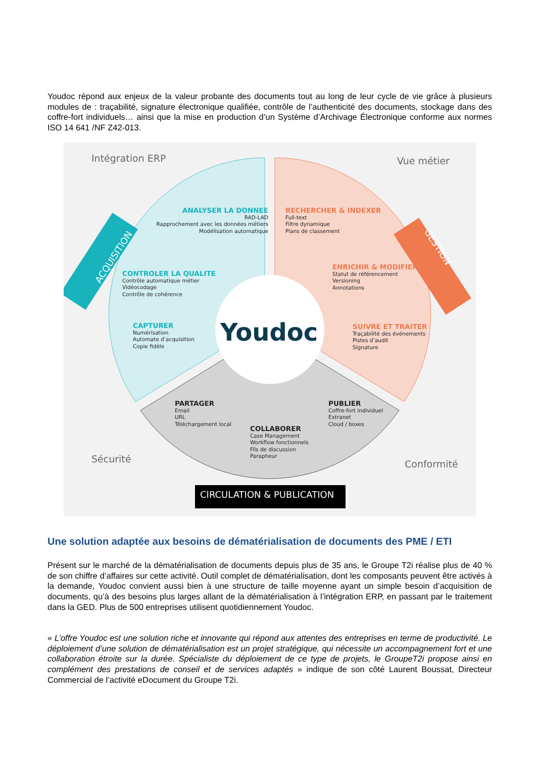Youdoc répond aux enjeux de la valeur probante des documents tout au long de leur cycle de vie grâce à plusieurs modules de : traçabilité, signature électronique qualifiée, contrôle de l’authenticité des documents, stockage dans des coffre-fort individuels… ainsi que la mise en production d’un Système d’Archivage Électronique conforme aux normes ISO 14 641 /NF Z42-013.
Intégration ERP Vue métier
Sécurité Conformité
ACQUISITION
GESTION
ANALYSER LA DONNEE
RAD-LAD
Rapprochement avec les données métiers
Modélisation automatique
CONTROLER LA QUALITE
Contrôle automatique métier
Vidéocodage
Contrôle de cohérence
CAPTURER
Numérisation
Automate d’acquisition
Copie fidèle
RECHERCHER & INDEXER
Full-text
Filtre dynamique
Plans de classement
ENRICHIR & MODIFIER
Statut de référencement
Versioning
Annotations
SUIVRE ET TRAITER
Traçabilité des événements
Pistes d’audit
Signature
Youdoc
PARTAGER
Email
URL
Téléchargement local
PUBLIER
Coffre-fort individuel
Extranet
Cloud / boxes
COLLABORER
Case Management
Workflow fonctionnels
Fils de discussion
Parapheur
CIRCULATION & PUBLICATION
Une solution adaptée aux besoins de dématérialisation de documents des PME / ETI
Présent sur le marché de la dématérialisation de documents depuis plus de 35 ans, le Groupe T2i réalise plus de 40 % de son chiffre d’affaires sur cette activité. Outil complet de dématérialisation, dont les composants peuvent être activés à la demande, Youdoc convient aussi bien à une structure de taille moyenne ayant un simple besoin d’acquisition de documents, qu’à des besoins plus larges allant de la dématérialisation à l’intégration ERP, en passant par le traitement dans la GED. Plus de 500 entreprises utilisent quotidiennement Youdoc.
« L’offre Youdoc est une solution riche et innovante qui répond aux attentes des entreprises en terme de productivité. Le déploiement d’une solution de dématérialisation est un projet stratégique, qui nécessite un accompagnement fort et une collaboration étroite sur la durée. Spécialiste du déploiement de ce type de projets, le GroupeT2i propose ainsi en complément des prestations de conseil et de services adaptés » indique de son côté Laurent Boussat, Directeur Commercial de l’activité eDocument du Groupe T2i.